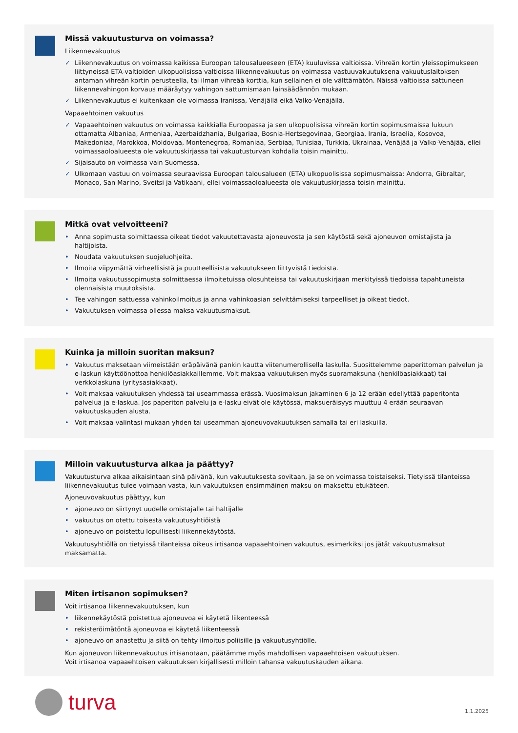Missä vakuutusturva on voimassa?
Liikennevakuutus
✓ Liikennevakuutus on voimassa kaikissa Euroopan talousalueeseen (ETA) kuuluvissa valtioissa. Vihreän kortin yleissopimukseen liittyneissä ETA-valtioiden ulkopuolisissa valtioissa liikennevakuutus on voimassa vastuuvakuutuksena vakuutuslaitoksen antaman vihreän kortin perusteella, tai ilman vihreää korttia, kun sellainen ei ole välttämätön. Näissä valtioissa sattuneen liikennevahingon korvaus määräytyy vahingon sattumismaan lainsäädännön mukaan.
✓ Liikennevakuutus ei kuitenkaan ole voimassa Iranissa, Venäjällä eikä Valko-Venäjällä.
Vapaaehtoinen vakuutus
✓ Vapaaehtoinen vakuutus on voimassa kaikkialla Euroopassa ja sen ulkopuolisissa vihreän kortin sopimusmaissa lukuun ottamatta Albaniaa, Armeniaa, Azerbaidzhania, Bulgariaa, Bosnia-Hertsegovinaa, Georgiaa, Irania, Israelia, Kosovoa, Makedoniaa, Marokkoa, Moldovaa, Montenegroa, Romaniaa, Serbiaa, Tunisiaa, Turkkia, Ukrainaa, Venäjää ja Valko-Venäjää, ellei voimassaoloalueesta ole vakuutuskirjassa tai vakuutusturvan kohdalla toisin mainittu.
✓ Sijaisauto on voimassa vain Suomessa.
✓ Ulkomaan vastuu on voimassa seuraavissa Euroopan talousalueen (ETA) ulkopuolisissa sopimusmaissa: Andorra, Gibraltar, Monaco, San Marino, Sveitsi ja Vatikaani, ellei voimassaoloalueesta ole vakuutuskirjassa toisin mainittu.
Mitkä ovat velvoitteeni?
• Anna sopimusta solmittaessa oikeat tiedot vakuutettavasta ajoneuvosta ja sen käytöstä sekä ajoneuvon omistajista ja haltijoista.
• Noudata vakuutuksen suojeluohjeita.
• Ilmoita viipymättä virheellisistä ja puutteellisista vakuutukseen liittyvistä tiedoista.
• Ilmoita vakuutussopimusta solmittaessa ilmoitetuissa olosuhteissa tai vakuutuskirjaan merkityissä tiedoissa tapahtuneista olennaisista muutoksista.
• Tee vahingon sattuessa vahinkoilmoitus ja anna vahinkoasian selvittämiseksi tarpeelliset ja oikeat tiedot.
• Vakuutuksen voimassa ollessa maksa vakuutusmaksut.
Kuinka ja milloin suoritan maksun?
• Vakuutus maksetaan viimeistään eräpäivänä pankin kautta viitenumerollisella laskulla. Suosittelemme paperittoman palvelun ja e-laskun käyttöönottoa henkilöasiakkaillemme. Voit maksaa vakuutuksen myös suoramaksuna (henkilöasiakkaat) tai verkkolaskuna (yritysasiakkaat).
• Voit maksaa vakuutuksen yhdessä tai useammassa erässä. Vuosimaksun jakaminen 6 ja 12 erään edellyttää paperitonta palvelua ja e-laskua. Jos paperiton palvelu ja e-lasku eivät ole käytössä, maksueräisyys muuttuu 4 erään seuraavan vakuutuskauden alusta.
• Voit maksaa valintasi mukaan yhden tai useamman ajoneuvovakuutuksen samalla tai eri laskuilla.
Milloin vakuutusturva alkaa ja päättyy?
Vakuutusturva alkaa aikaisintaan sinä päivänä, kun vakuutuksesta sovitaan, ja se on voimassa toistaiseksi. Tietyissä tilanteissa liikennevakuutus tulee voimaan vasta, kun vakuutuksen ensimmäinen maksu on maksettu etukäteen.
Ajoneuvovakuutus päättyy, kun
• ajoneuvo on siirtynyt uudelle omistajalle tai haltijalle
• vakuutus on otettu toisesta vakuutusyhtiöistä
• ajoneuvo on poistettu lopullisesti liikennekäytöstä.
Vakuutusyhtiöllä on tietyissä tilanteissa oikeus irtisanoa vapaaehtoinen vakuutus, esimerkiksi jos jätät vakuutusmaksut maksamatta.
Miten irtisanon sopimuksen?
Voit irtisanoa liikennevakuutuksen, kun
• liikennekäytöstä poistettua ajoneuvoa ei käytetä liikenteessä
• rekisteröimätöntä ajoneuvoa ei käytetä liikenteessä
• ajoneuvo on anastettu ja siitä on tehty ilmoitus poliisille ja vakuutusyhtiölle.
Kun ajoneuvon liikennevakuutus irtisanotaan, päätämme myös mahdollisen vapaaehtoisen vakuutuksen.
Voit irtisanoa vapaaehtoisen vakuutuksen kirjallisesti milloin tahansa vakuutuskauden aikana.
turva
1.1.2025